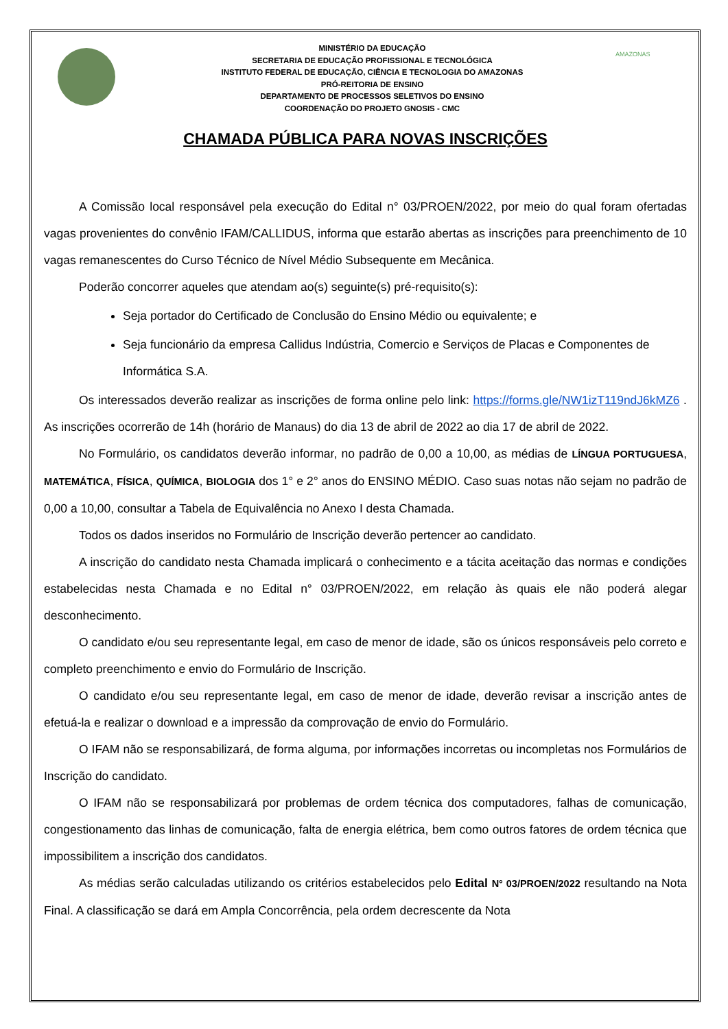MINISTÉRIO DA EDUCAÇÃO
SECRETARIA DE EDUCAÇÃO PROFISSIONAL E TECNOLÓGICA
INSTITUTO FEDERAL DE EDUCAÇÃO, CIÊNCIA E TECNOLOGIA DO AMAZONAS
PRÓ-REITORIA DE ENSINO
DEPARTAMENTO DE PROCESSOS SELETIVOS DO ENSINO
COORDENAÇÃO DO PROJETO GNOSIS - CMC
AMAZONAS
CHAMADA PÚBLICA PARA NOVAS INSCRIÇÕES
A Comissão local responsável pela execução do Edital n° 03/PROEN/2022, por meio do qual foram ofertadas vagas provenientes do convênio IFAM/CALLIDUS, informa que estarão abertas as inscrições para preenchimento de 10 vagas remanescentes do Curso Técnico de Nível Médio Subsequente em Mecânica.
Poderão concorrer aqueles que atendam ao(s) seguinte(s) pré-requisito(s):
Seja portador do Certificado de Conclusão do Ensino Médio ou equivalente; e
Seja funcionário da empresa Callidus Indústria, Comercio e Serviços de Placas e Componentes de Informática S.A.
Os interessados deverão realizar as inscrições de forma online pelo link: https://forms.gle/NW1izT119ndJ6kMZ6 . As inscrições ocorrerão de 14h (horário de Manaus) do dia 13 de abril de 2022 ao dia 17 de abril de 2022.
No Formulário, os candidatos deverão informar, no padrão de 0,00 a 10,00, as médias de LÍNGUA PORTUGUESA, MATEMÁTICA, FÍSICA, QUÍMICA, BIOLOGIA dos 1° e 2° anos do ENSINO MÉDIO. Caso suas notas não sejam no padrão de 0,00 a 10,00, consultar a Tabela de Equivalência no Anexo I desta Chamada.
Todos os dados inseridos no Formulário de Inscrição deverão pertencer ao candidato.
A inscrição do candidato nesta Chamada implicará o conhecimento e a tácita aceitação das normas e condições estabelecidas nesta Chamada e no Edital n° 03/PROEN/2022, em relação às quais ele não poderá alegar desconhecimento.
O candidato e/ou seu representante legal, em caso de menor de idade, são os únicos responsáveis pelo correto e completo preenchimento e envio do Formulário de Inscrição.
O candidato e/ou seu representante legal, em caso de menor de idade, deverão revisar a inscrição antes de efetuá-la e realizar o download e a impressão da comprovação de envio do Formulário.
O IFAM não se responsabilizará, de forma alguma, por informações incorretas ou incompletas nos Formulários de Inscrição do candidato.
O IFAM não se responsabilizará por problemas de ordem técnica dos computadores, falhas de comunicação, congestionamento das linhas de comunicação, falta de energia elétrica, bem como outros fatores de ordem técnica que impossibilitem a inscrição dos candidatos.
As médias serão calculadas utilizando os critérios estabelecidos pelo Edital N° 03/PROEN/2022 resultando na Nota Final. A classificação se dará em Ampla Concorrência, pela ordem decrescente da Nota